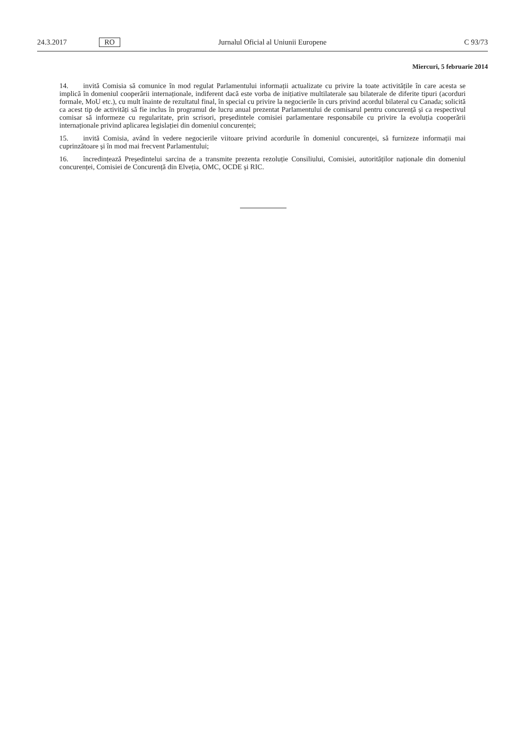24.3.2017 RO Jurnalul Oficial al Uniunii Europene C 93/73
Miercuri, 5 februarie 2014
14. invită Comisia să comunice în mod regulat Parlamentului informații actualizate cu privire la toate activitățile în care acesta se implică în domeniul cooperării internaționale, indiferent dacă este vorba de inițiative multilaterale sau bilaterale de diferite tipuri (acorduri formale, MoU etc.), cu mult înainte de rezultatul final, în special cu privire la negocierile în curs privind acordul bilateral cu Canada; solicită ca acest tip de activități să fie inclus în programul de lucru anual prezentat Parlamentului de comisarul pentru concurență și ca respectivul comisar să informeze cu regularitate, prin scrisori, președintele comisiei parlamentare responsabile cu privire la evoluția cooperării internaționale privind aplicarea legislației din domeniul concurenței;
15. invită Comisia, având în vedere negocierile viitoare privind acordurile în domeniul concurenței, să furnizeze informații mai cuprinzătoare și în mod mai frecvent Parlamentului;
16. încredințează Președintelui sarcina de a transmite prezenta rezoluție Consiliului, Comisiei, autorităților naționale din domeniul concurenței, Comisiei de Concurență din Elveția, OMC, OCDE și RIC.